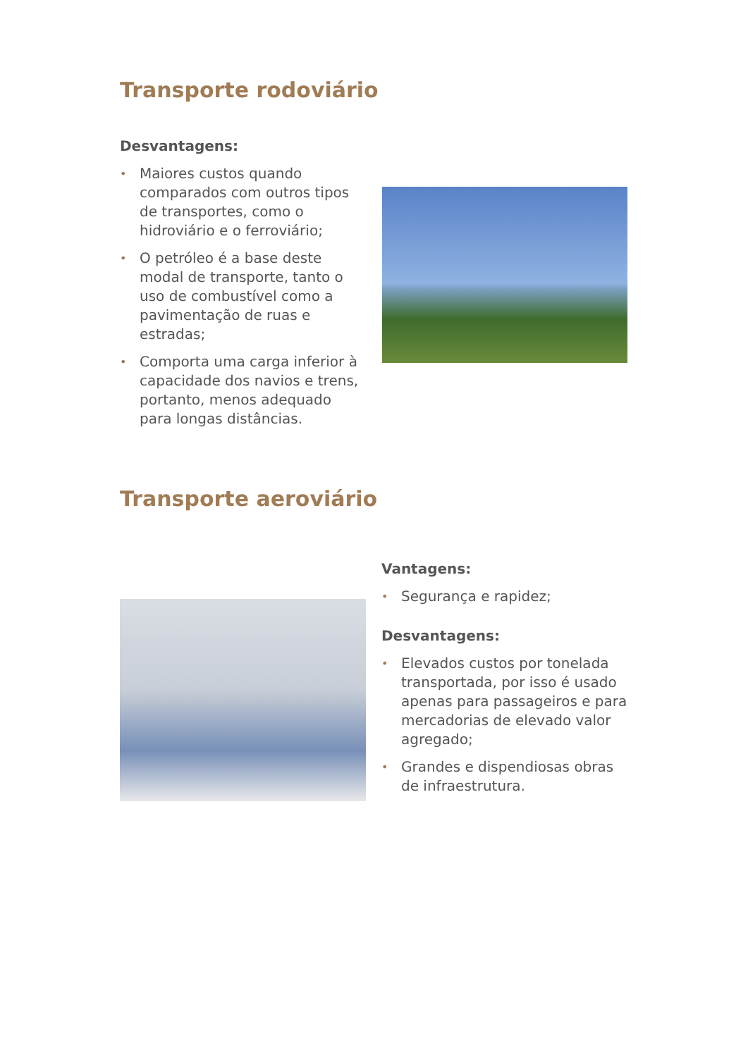Transporte rodoviário
Desvantagens:
• Maiores custos quando comparados com outros tipos de transportes, como o hidroviário e o ferroviário;
• O petróleo é a base deste modal de transporte, tanto o uso de combustível como a pavimentação de ruas e estradas;
• Comporta uma carga inferior à capacidade dos navios e trens, portanto, menos adequado para longas distâncias.
Transporte aeroviário
Vantagens:
• Segurança e rapidez;
Desvantagens:
• Elevados custos por tonelada transportada, por isso é usado apenas para passageiros e para mercadorias de elevado valor agregado;
• Grandes e dispendiosas obras de infraestrutura.